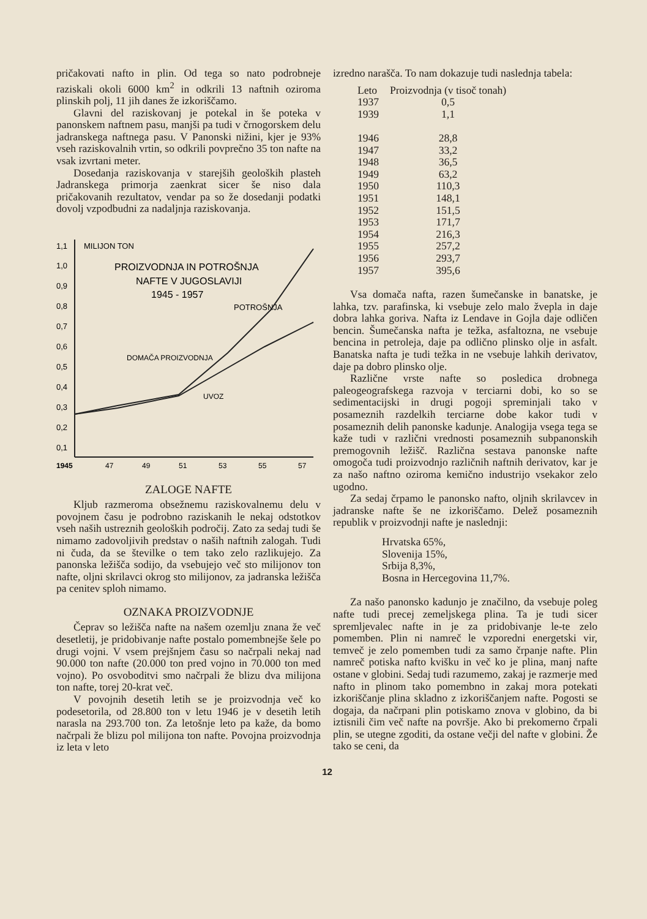pričakovati nafto in plin. Od tega so nato podrobneje raziskali okoli 6000 km<sup>2</sup> in odkrili 13 naftnih oziroma plinskih polj, 11 jih danes že izkoriščamo.
Glavni del raziskovanj je potekal in še poteka v panonskem naftnem pasu, manjši pa tudi v črnogorskem delu jadranskega naftnega pasu. V Panonski nižini, kjer je 93% vseh raziskovalnih vrtin, so odkrili povprečno 35 ton nafte na vsak izvrtani meter.
Dosedanja raziskovanja v starejših geoloških plasteh Jadranskega primorja zaenkrat sicer še niso dala pričakovanih rezultatov, vendar pa so že dosedanji podatki dovolj vzpodbudni za nadaljnja raziskovanja.
1,1
MILIJON TON
1,0
0,9
0,8
0,7
0,6
0,5
0,4
0,3
0,2
0,1
PROIZVODNJA IN POTROŠNJA
NAFTE V JUGOSLAVIJI
1945 - 1957
POTROŠNJA
DOMAČA PROIZVODNJA
UVOZ
1945
47
49
51
53
55
57
ZALOGE NAFTE
Kljub razmeroma obsežnemu raziskovalnemu delu v povojnem času je podrobno raziskanih le nekaj odstotkov vseh naših ustreznih geoloških področij. Zato za sedaj tudi še nimamo zadovoljivih predstav o naših naftnih zalogah. Tudi ni čuda, da se številke o tem tako zelo razlikujejo. Za panonska ležišča sodijo, da vsebujejo več sto milijonov ton nafte, oljni skrilavci okrog sto milijonov, za jadranska ležišča pa cenitev sploh nimamo.
OZNAKA PROIZVODNJE
Čeprav so ležišča nafte na našem ozemlju znana že več desetletij, je pridobivanje nafte postalo pomembnejše šele po drugi vojni. V vsem prejšnjem času so načrpali nekaj nad 90.000 ton nafte (20.000 ton pred vojno in 70.000 ton med vojno). Po osvoboditvi smo načrpali že blizu dva milijona ton nafte, torej 20-krat več.
V povojnih desetih letih se je proizvodnja več ko podesetorila, od 28.800 ton v letu 1946 je v desetih letih narasla na 293.700 ton. Za letošnje leto pa kaže, da bomo načrpali že blizu pol milijona ton nafte. Povojna proizvodnja iz leta v leto
izredno narašča. To nam dokazuje tudi naslednja tabela:
| Leto | Proizvodnja (v tisoč tonah) |
| --- | --- |
| 1937 | 0,5 |
| 1939 | 1,1 |
| 1946 | 28,8 |
| 1947 | 33,2 |
| 1948 | 36,5 |
| 1949 | 63,2 |
| 1950 | 110,3 |
| 1951 | 148,1 |
| 1952 | 151,5 |
| 1953 | 171,7 |
| 1954 | 216,3 |
| 1955 | 257,2 |
| 1956 | 293,7 |
| 1957 | 395,6 |
Vsa domača nafta, razen šumečanske in banatske, je lahka, tzv. parafinska, ki vsebuje zelo malo žvepla in daje dobra lahka goriva. Nafta iz Lendave in Gojla daje odličen bencin. Šumečanska nafta je težka, asfaltozna, ne vsebuje bencina in petroleja, daje pa odlično plinsko olje in asfalt. Banatska nafta je tudi težka in ne vsebuje lahkih derivatov, daje pa dobro plinsko olje.
Različne vrste nafte so posledica drobnega paleogeografskega razvoja v terciarni dobi, ko so se sedimentacijski in drugi pogoji spreminjali tako v posameznih razdelkih terciarne dobe kakor tudi v posameznih delih panonske kadunje. Analogija vsega tega se kaže tudi v različni vrednosti posameznih subpanonskih premogovnih ležišč. Različna sestava panonske nafte omogoča tudi proizvodnjo različnih naftnih derivatov, kar je za našo naftno oziroma kemično industrijo vsekakor zelo ugodno.
Za sedaj črpamo le panonsko nafto, oljnih skrilavcev in jadranske nafte še ne izkoriščamo. Delež posameznih republik v proizvodnji nafte je naslednji:
Hrvatska 65%,
Slovenija 15%,
Srbija 8,3%,
Bosna in Hercegovina 11,7%.
Za našo panonsko kadunjo je značilno, da vsebuje poleg nafte tudi precej zemeljskega plina. Ta je tudi sicer spremljevalec nafte in je za pridobivanje le-te zelo pomemben. Plin ni namreč le vzporedni energetski vir, temveč je zelo pomemben tudi za samo črpanje nafte. Plin namreč potiska nafto kvišku in več ko je plina, manj nafte ostane v globini. Sedaj tudi razumemo, zakaj je razmerje med nafto in plinom tako pomembno in zakaj mora potekati izkoriščanje plina skladno z izkoriščanjem nafte. Pogosti se dogaja, da načrpani plin potiskamo znova v globino, da bi iztisnili čim več nafte na površje. Ako bi prekomerno črpali plin, se utegne zgoditi, da ostane večji del nafte v globini. Že tako se ceni, da
12